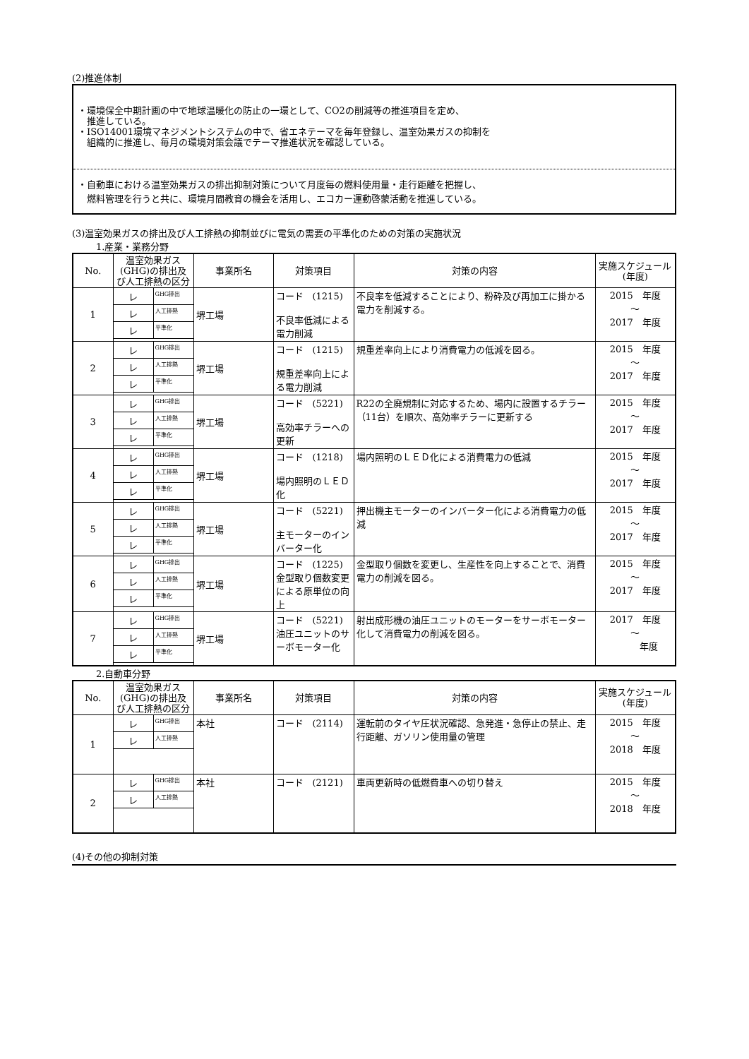(2)推進体制
・環境保全中期計画の中で地球温暖化の防止の一環として、CO2の削減等の推進項目を定め、
　推進している。
・ISO14001環境マネジメントシステムの中で、省エネテーマを毎年登録し、温室効果ガスの抑制を
　組織的に推進し、毎月の環境対策会議でテーマ推進状況を確認している。
・自動車における温室効果ガスの排出抑制対策について月度毎の燃料使用量・走行距離を把握し、
　燃料管理を行うと共に、環境月間教育の機会を活用し、エコカー運動啓蒙活動を推進している。
(3)温室効果ガスの排出及び人工排熱の抑制並びに電気の需要の平準化のための対策の実施状況
1.産業・業務分野
| No. | 温室効果ガス(GHG)の排出及び人工排熱の区分 | 事業所名 | 対策項目 | 対策の内容 | 実施スケジュール(年度) |
| --- | --- | --- | --- | --- | --- |
| 1 | / レ / GHG排出 / / レ / 人工排熱 / / レ / 平準化 / | 堺工場 | コード (1215) 不良率低減による電力削減 | 不良率を低減することにより、粉砕及び再加工に掛かる電力を削減する。 | 2015 年度 ～ 2017 年度 |
| 2 | / レ / GHG排出 / / レ / 人工排熱 / / レ / 平準化 / | 堺工場 | コード (1215) 規重差率向上による電力削減 | 規重差率向上により消費電力の低減を図る。 | 2015 年度 ～ 2017 年度 |
| 3 | / レ / GHG排出 / / レ / 人工排熱 / / レ / 平準化 / | 堺工場 | コード (5221) 高効率チラーへの更新 | R22の全廃規制に対応するため、場内に設置するチラー（11台）を順次、高効率チラーに更新する | 2015 年度 ～ 2017 年度 |
| 4 | / レ / GHG排出 / / レ / 人工排熱 / / レ / 平準化 / | 堺工場 | コード (1218) 場内照明のＬＥＤ化 | 場内照明のＬＥＤ化による消費電力の低減 | 2015 年度 ～ 2017 年度 |
| 5 | / レ / GHG排出 / / レ / 人工排熱 / / レ / 平準化 / | 堺工場 | コード (5221) 主モーターのインバーター化 | 押出機主モーターのインバーター化による消費電力の低減 | 2015 年度 ～ 2017 年度 |
| 6 | / レ / GHG排出 / / レ / 人工排熱 / / レ / 平準化 / | 堺工場 | コード (1225) 金型取り個数変更による原単位の向上 | 金型取り個数を変更し、生産性を向上することで、消費電力の削減を図る。 | 2015 年度 ～ 2017 年度 |
| 7 | / レ / GHG排出 / / レ / 人工排熱 / / レ / 平準化 / | 堺工場 | コード (5221) 油圧ユニットのサーボモーター化 | 射出成形機の油圧ユニットのモーターをサーボモーター化して消費電力の削減を図る。 | 2017 年度 ～ 年度 |
2.自動車分野
| No. | 温室効果ガス(GHG)の排出及び人工排熱の区分 | 事業所名 | 対策項目 | 対策の内容 | 実施スケジュール(年度) |
| --- | --- | --- | --- | --- | --- |
| 1 | / レ / GHG排出 / / レ / 人工排熱 / | 本社 | コード (2114) | 運転前のタイヤ圧状況確認、急発進・急停止の禁止、走行距離、ガソリン使用量の管理 | 2015 年度 ～ 2018 年度 |
| 2 | / レ / GHG排出 / / レ / 人工排熱 / | 本社 | コード (2121) | 車両更新時の低燃費車への切り替え | 2015 年度 ～ 2018 年度 |
(4)その他の抑制対策